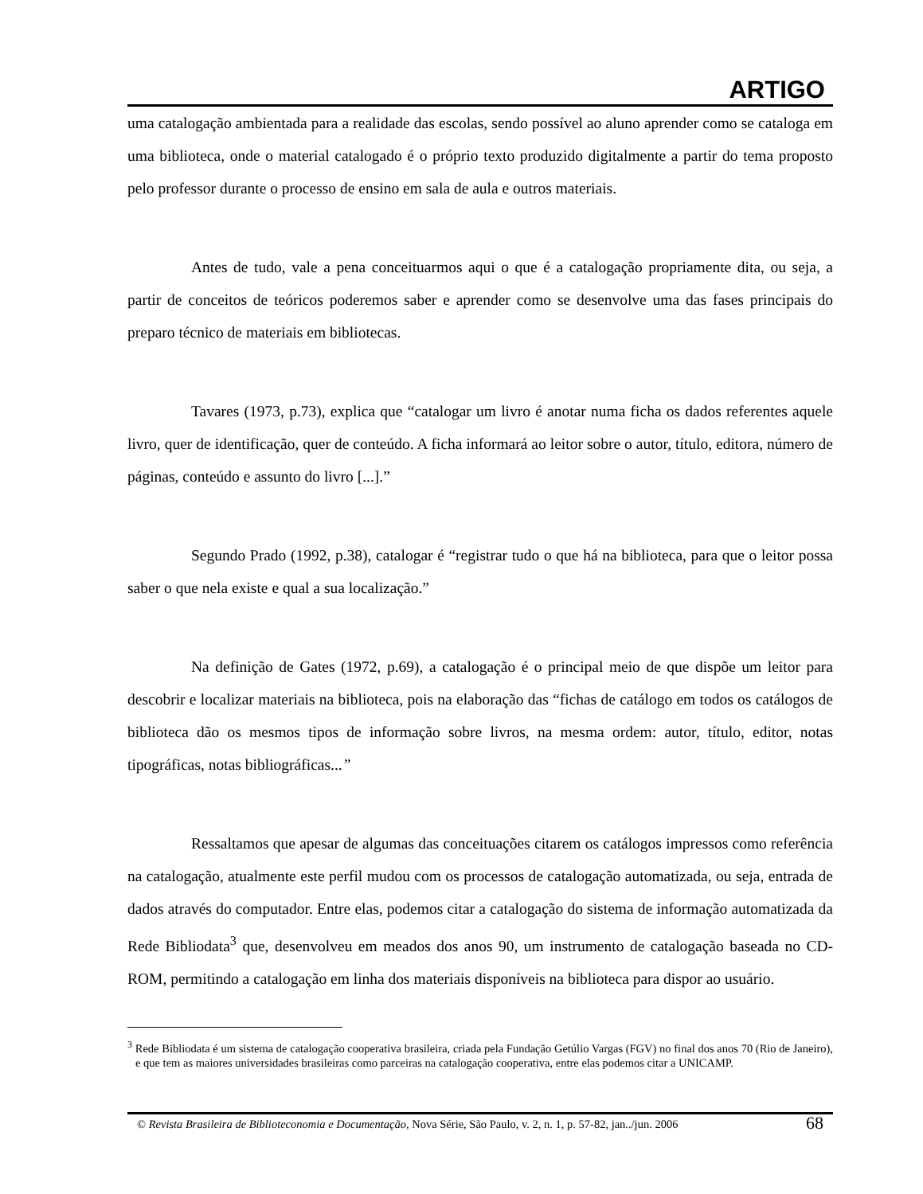ARTIGO
uma catalogação ambientada para a realidade das escolas, sendo possível ao aluno aprender como se cataloga em uma biblioteca, onde o material catalogado é o próprio texto produzido digitalmente a partir do tema proposto pelo professor durante o processo de ensino em sala de aula e outros materiais.
Antes de tudo, vale a pena conceituarmos aqui o que é a catalogação propriamente dita, ou seja, a partir de conceitos de teóricos poderemos saber e aprender como se desenvolve uma das fases principais do preparo técnico de materiais em bibliotecas.
Tavares (1973, p.73), explica que “catalogar um livro é anotar numa ficha os dados referentes aquele livro, quer de identificação, quer de conteúdo. A ficha informará ao leitor sobre o autor, título, editora, número de páginas, conteúdo e assunto do livro [...].”
Segundo Prado (1992, p.38), catalogar é “registrar tudo o que há na biblioteca, para que o leitor possa saber o que nela existe e qual a sua localização.”
Na definição de Gates (1972, p.69), a catalogação é o principal meio de que dispõe um leitor para descobrir e localizar materiais na biblioteca, pois na elaboração das “fichas de catálogo em todos os catálogos de biblioteca dão os mesmos tipos de informação sobre livros, na mesma ordem: autor, título, editor, notas tipográficas, notas bibliográficas...”
Ressaltamos que apesar de algumas das conceituações citarem os catálogos impressos como referência na catalogação, atualmente este perfil mudou com os processos de catalogação automatizada, ou seja, entrada de dados através do computador. Entre elas, podemos citar a catalogação do sistema de informação automatizada da Rede Bibliodata<sup>3</sup> que, desenvolveu em meados dos anos 90, um instrumento de catalogação baseada no CD-ROM, permitindo a catalogação em linha dos materiais disponíveis na biblioteca para dispor ao usuário.
<sup>3</sup> Rede Bibliodata é um sistema de catalogação cooperativa brasileira, criada pela Fundação Getúlio Vargas (FGV) no final dos anos 70 (Rio de Janeiro), e que tem as maiores universidades brasileiras como parceiras na catalogação cooperativa, entre elas podemos citar a UNICAMP.
68 © Revista Brasileira de Biblioteconomia e Documentação, Nova Série, São Paulo, v. 2, n. 1, p. 57-82, jan../jun. 2006